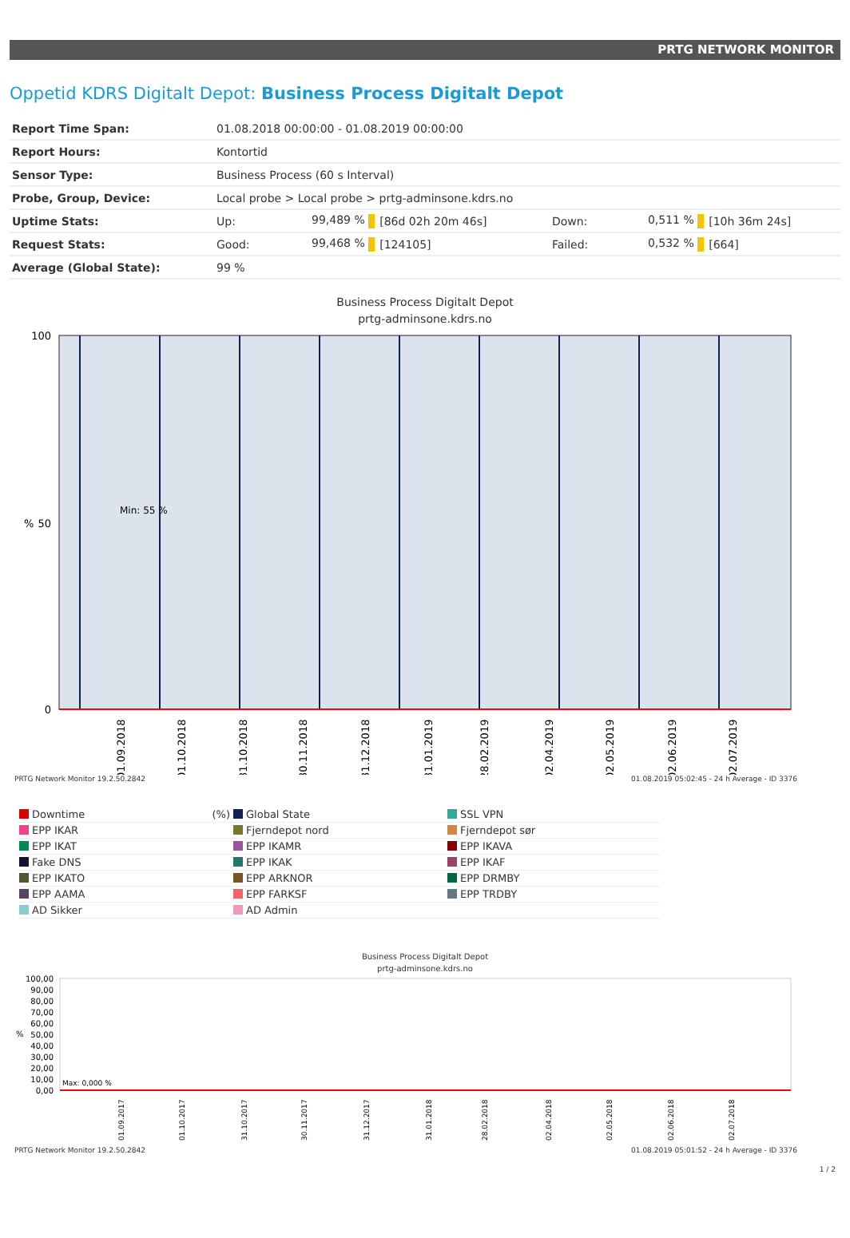PRTG NETWORK MONITOR
Oppetid KDRS Digitalt Depot: Business Process Digitalt Depot
| Report Time Span: | 01.08.2018 00:00:00 - 01.08.2019 00:00:00 | | | | | |
| Report Hours: | Kontortid | | | | | |
| Sensor Type: | Business Process (60 s Interval) | | | | | |
| Probe, Group, Device: | Local probe > Local probe > prtg-adminsone.kdrs.no | | | | | |
| Uptime Stats: | Up: | 99,489 % | [86d 02h 20m 46s] | Down: | 0,511 % | [10h 36m 24s] |
| Request Stats: | Good: | 99,468 % | [124105] | Failed: | 0,532 % | [664] |
| Average (Global State): | 99 % | | | | | |
Business Process Digitalt Depot
prtg-adminsone.kdrs.no
100
50
0
Min: 55 %
%
01.09.2018
01.10.2018
31.10.2018
30.11.2018
31.12.2018
31.01.2019
28.02.2019
02.04.2019
02.05.2019
02.06.2019
02.07.2019
PRTG Network Monitor 19.2.50.2842 01.08.2019 05:02:45 - 24 h Average - ID 3376
Downtime (%)
Global State
SSL VPN
EPP IKAR
Fjerndepot nord
Fjerndepot sør
EPP IKAT
EPP IKAMR
EPP IKAVA
Fake DNS
EPP IKAK
EPP IKAF
EPP IKATO
EPP ARKNOR
EPP DRMBY
EPP AAMA
EPP FARKSF
EPP TRDBY
AD Sikker
AD Admin
Business Process Digitalt Depot
prtg-adminsone.kdrs.no
100,00
90,00
80,00
70,00
60,00
50,00
40,00
30,00
20,00
10,00
0,00
Max: 0,000 %
%
01.09.2017
01.10.2017
31.10.2017
30.11.2017
31.12.2017
31.01.2018
28.02.2018
02.04.2018
02.05.2018
02.06.2018
02.07.2018
PRTG Network Monitor 19.2.50.2842 01.08.2019 05:01:52 - 24 h Average - ID 3376
1 / 2